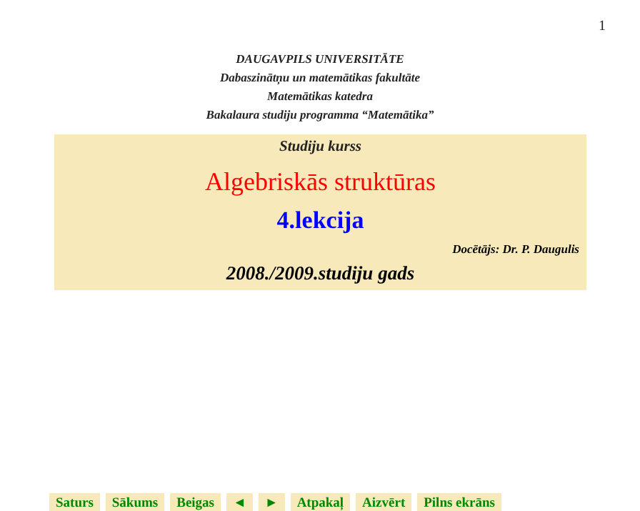1
DAUGAVPILS UNIVERSITĀTE
Dabaszinātņu un matemātikas fakultāte
Matemātikas katedra
Bakalaura studiju programma “Matemātika”
Studiju kurss
Algebriskās struktūras
4.lekcija
Docētājs: Dr. P. Daugulis
2008./2009.studiju gads
Saturs Sākums Beigas ◄ ► Atpakaļ Aizvērt Pilns ekrāns